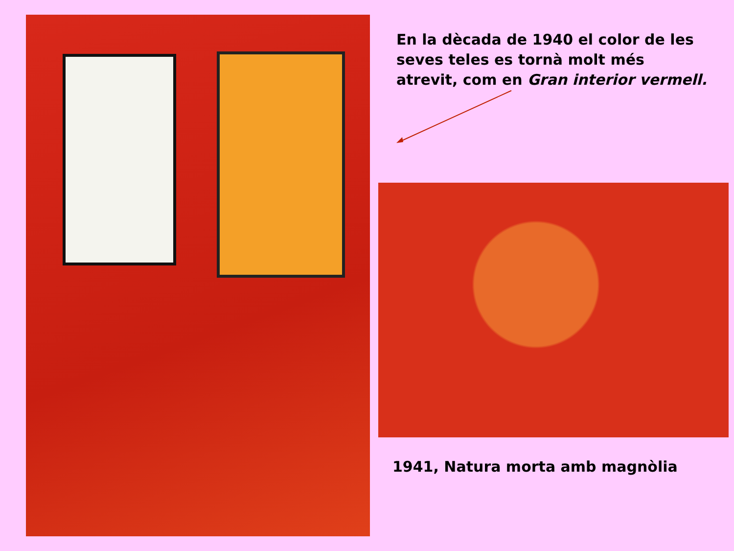En la dècada de 1940 el color de les seves teles es tornà molt més atrevit, com en Gran interior vermell.
1941, Natura morta amb magnòlia